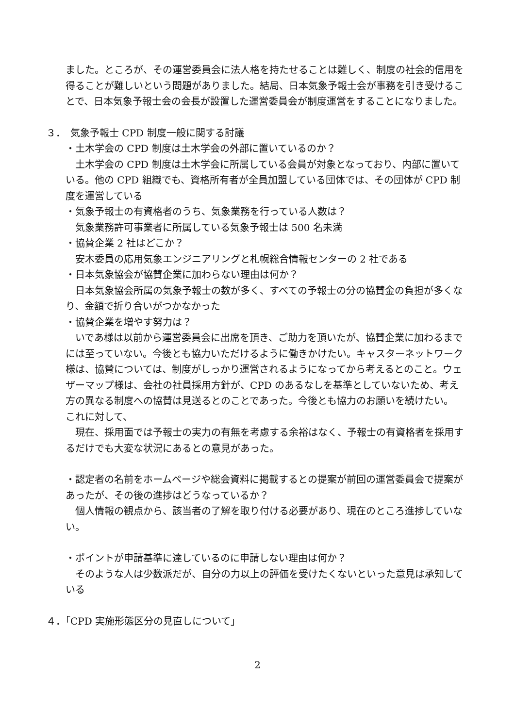ました。ところが、その運営委員会に法人格を持たせることは難しく、制度の社会的信用を得ることが難しいという問題がありました。結局、日本気象予報士会が事務を引き受けることで、日本気象予報士会の会長が設置した運営委員会が制度運営をすることになりました。
３．　気象予報士 CPD 制度一般に関する討議
・土木学会の CPD 制度は土木学会の外部に置いているのか？
　土木学会の CPD 制度は土木学会に所属している会員が対象となっており、内部に置いている。他の CPD 組織でも、資格所有者が全員加盟している団体では、その団体が CPD 制度を運営している
・気象予報士の有資格者のうち、気象業務を行っている人数は？
　気象業務許可事業者に所属している気象予報士は 500 名未満
・協賛企業 2 社はどこか？
　安木委員の応用気象エンジニアリングと札幌総合情報センターの 2 社である
・日本気象協会が協賛企業に加わらない理由は何か？
　日本気象協会所属の気象予報士の数が多く、すべての予報士の分の協賛金の負担が多くなり、金額で折り合いがつかなかった
・協賛企業を増やす努力は？
　いであ様は以前から運営委員会に出席を頂き、ご助力を頂いたが、協賛企業に加わるまでには至っていない。今後とも協力いただけるように働きかけたい。キャスターネットワーク様は、協賛については、制度がしっかり運営されるようになってから考えるとのこと。ウェザーマップ様は、会社の社員採用方針が、CPD のあるなしを基準としていないため、考え方の異なる制度への協賛は見送るとのことであった。今後とも協力のお願いを続けたい。
これに対して、
　現在、採用面では予報士の実力の有無を考慮する余裕はなく、予報士の有資格者を採用するだけでも大変な状況にあるとの意見があった。
・認定者の名前をホームページや総会資料に掲載するとの提案が前回の運営委員会で提案があったが、その後の進捗はどうなっているか？
　個人情報の観点から、該当者の了解を取り付ける必要があり、現在のところ進捗していない。
・ポイントが申請基準に達しているのに申請しない理由は何か？
　そのような人は少数派だが、自分の力以上の評価を受けたくないといった意見は承知している
４．「CPD 実施形態区分の見直しについて」
2